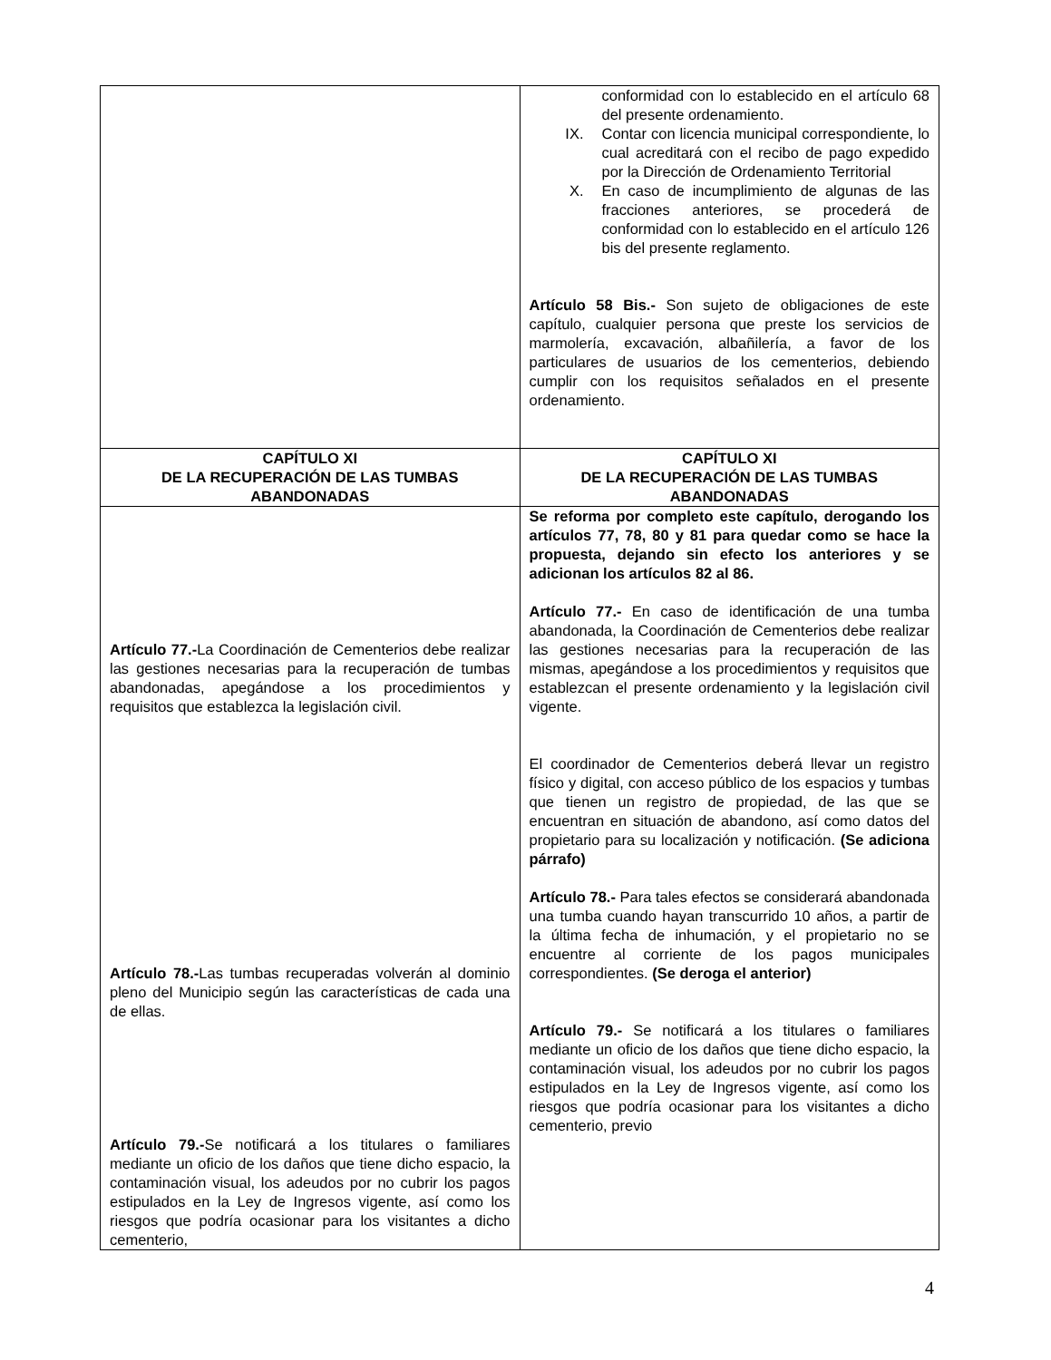| | conformidad con lo establecido en el artículo 68 del presente ordenamiento. IX. Contar con licencia municipal correspondiente, lo cual acreditará con el recibo de pago expedido por la Dirección de Ordenamiento Territorial X. En caso de incumplimiento de algunas de las fracciones anteriores, se procederá de conformidad con lo establecido en el artículo 126 bis del presente reglamento. Artículo 58 Bis.- Son sujeto de obligaciones de este capítulo, cualquier persona que preste los servicios de marmolería, excavación, albañilería, a favor de los particulares de usuarios de los cementerios, debiendo cumplir con los requisitos señalados en el presente ordenamiento. |
| CAPÍTULO XI DE LA RECUPERACIÓN DE LAS TUMBAS ABANDONADAS | CAPÍTULO XI DE LA RECUPERACIÓN DE LAS TUMBAS ABANDONADAS |
| Artículo 77.- La Coordinación de Cementerios debe realizar las gestiones necesarias para la recuperación de tumbas abandonadas, apegándose a los procedimientos y requisitos que establezca la legislación civil. Artículo 78.- Las tumbas recuperadas volverán al dominio pleno del Municipio según las características de cada una de ellas. Artículo 79.- Se notificará a los titulares o familiares mediante un oficio de los daños que tiene dicho espacio, la contaminación visual, los adeudos por no cubrir los pagos estipulados en la Ley de Ingresos vigente, así como los riesgos que podría ocasionar para los visitantes a dicho cementerio, | Se reforma por completo este capítulo, derogando los artículos 77, 78, 80 y 81 para quedar como se hace la propuesta, dejando sin efecto los anteriores y se adicionan los artículos 82 al 86. Artículo 77.- En caso de identificación de una tumba abandonada, la Coordinación de Cementerios debe realizar las gestiones necesarias para la recuperación de las mismas, apegándose a los procedimientos y requisitos que establezcan el presente ordenamiento y la legislación civil vigente. El coordinador de Cementerios deberá llevar un registro físico y digital, con acceso público de los espacios y tumbas que tienen un registro de propiedad, de las que se encuentran en situación de abandono, así como datos del propietario para su localización y notificación. (Se adiciona párrafo) Artículo 78.- Para tales efectos se considerará abandonada una tumba cuando hayan transcurrido 10 años, a partir de la última fecha de inhumación, y el propietario no se encuentre al corriente de los pagos municipales correspondientes. (Se deroga el anterior) Artículo 79.- Se notificará a los titulares o familiares mediante un oficio de los daños que tiene dicho espacio, la contaminación visual, los adeudos por no cubrir los pagos estipulados en la Ley de Ingresos vigente, así como los riesgos que podría ocasionar para los visitantes a dicho cementerio, previo |
4